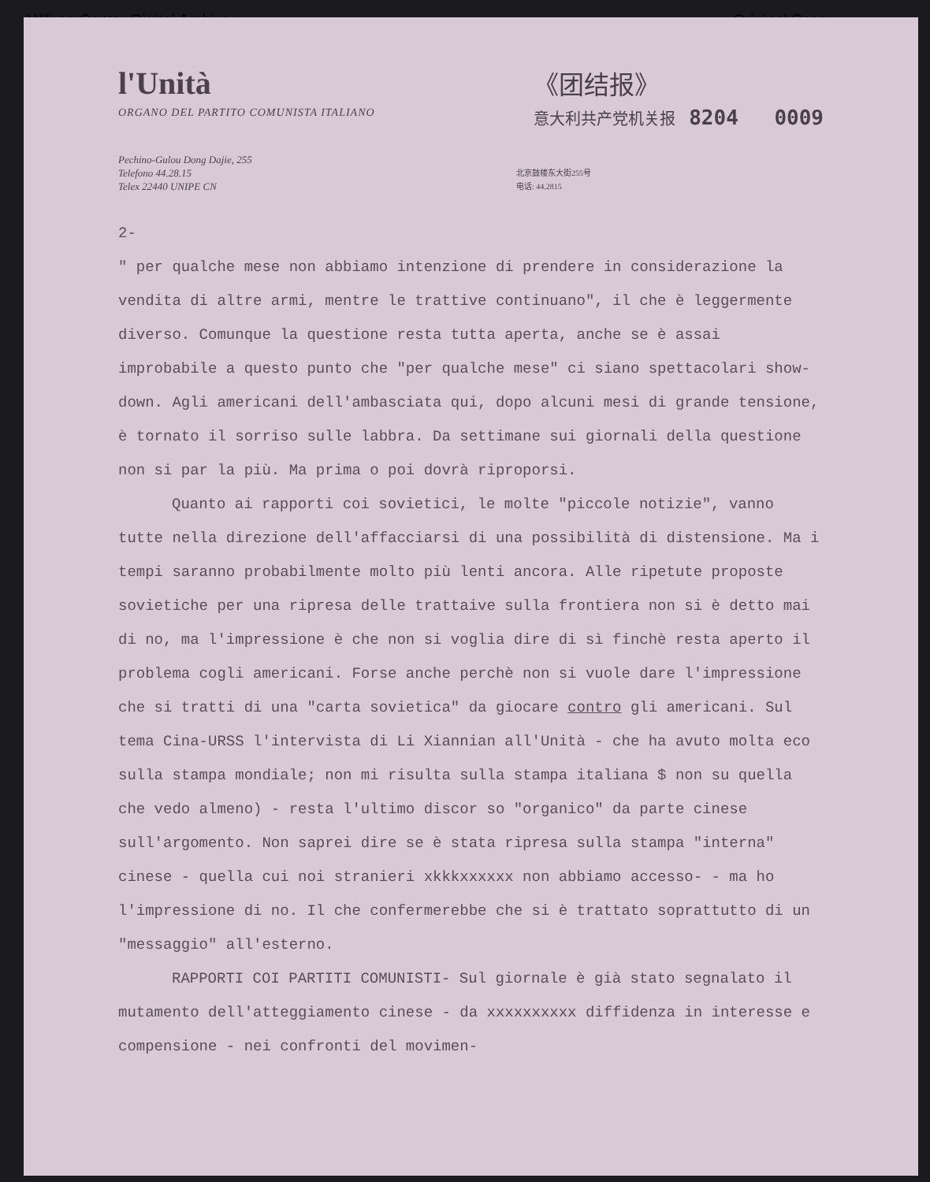Wilson Center Digital Archive Original Scan
l'Unità
ORGANO DEL PARTITO COMUNISTA ITALIANO
《团结报》
意大利共产党机关报 8204 0009
Pechino-Gulou Dong Dajie, 255
Telefono 44.28.15
Telex 22440 UNIPE CN
北京鼓楼东大街255号
电话: 44.2815
2-
" per qualche mese non abbiamo intenzione di prendere in considerazione la vendita di altre armi, mentre le trattive continuano", il che è leggermente diverso. Comunque la questione resta tutta aperta, anche se è assai improbabile a questo punto che "per qualche mese" ci siano spettacolari show-down. Agli americani dell'ambasciata qui, dopo alcuni mesi di grande tensione, è tornato il sorriso sulle labbra. Da settimane sui giornali della questione non si par la più. Ma prima o poi dovrà riproporsi.
Quanto ai rapporti coi sovietici, le molte "piccole notizie", vanno tutte nella direzione dell'affacciarsi di una possibilità di distensione. Ma i tempi saranno probabilmente molto più lenti ancora. Alle ripetute proposte sovietiche per una ripresa delle trattaive sulla frontiera non si è detto mai di no, ma l'impressione è che non si voglia dire di sì finchè resta aperto il problema cogli americani. Forse anche perchè non si vuole dare l'impressione che si tratti di una "carta sovietica" da giocare contro gli americani. Sul tema Cina-URSS l'intervista di Li Xiannian all'Unità - che ha avuto molta eco sulla stampa mondiale; non mi risulta sulla stampa italiana $ non su quella che vedo almeno) - resta l'ultimo discor so "organico" da parte cinese sull'argomento. Non saprei dire se è stata ripresa sulla stampa "interna" cinese - quella cui noi stranieri xkkkxxxxxx non abbiamo accesso- - ma ho l'impressione di no. Il che confermerebbe che si è trattato soprattutto di un "messaggio" all'esterno.
RAPPORTI COI PARTITI COMUNISTI- Sul giornale è già stato segnalato il mutamento dell'atteggiamento cinese - da xxxxxxxxxx diffidenza in interesse e compensione - nei confronti del movimen-